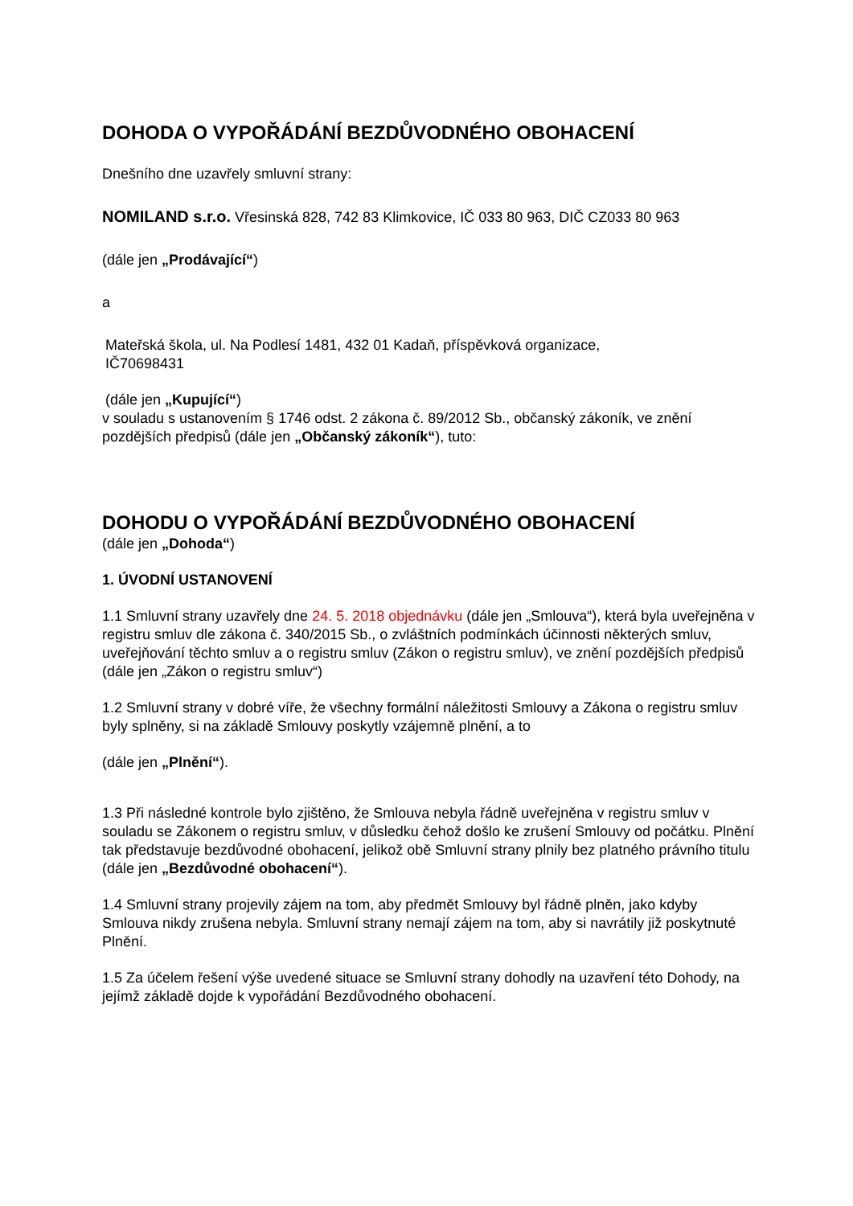DOHODA O VYPOŘÁDÁNÍ BEZDŮVODNÉHO OBOHACENÍ
Dnešního dne uzavřely smluvní strany:
NOMILAND s.r.o. Vřesinská 828, 742 83 Klimkovice, IČ 033 80 963, DIČ CZ033 80 963
(dále jen „Prodávající“)
a
Mateřská škola, ul. Na Podlesí 1481, 432 01 Kadaň, příspěvková organizace,
IČ70698431
(dále jen „Kupující“)
v souladu s ustanovením § 1746 odst. 2 zákona č. 89/2012 Sb., občanský zákoník, ve znění pozdějších předpisů (dále jen „Občanský zákoník“), tuto:
DOHODU O VYPOŘÁDÁNÍ BEZDŮVODNÉHO OBOHACENÍ
(dále jen „Dohoda“)
1. ÚVODNÍ USTANOVENÍ
1.1 Smluvní strany uzavřely dne 24. 5. 2018 objednávku (dále jen „Smlouva“), která byla uveřejněna v registru smluv dle zákona č. 340/2015 Sb., o zvláštních podmínkách účinnosti některých smluv, uveřejňování těchto smluv a o registru smluv (Zákon o registru smluv), ve znění pozdějších předpisů (dále jen „Zákon o registru smluv“)
1.2 Smluvní strany v dobré víře, že všechny formální náležitosti Smlouvy a Zákona o registru smluv byly splněny, si na základě Smlouvy poskytly vzájemně plnění, a to
(dále jen „Plnění“).
1.3 Při následné kontrole bylo zjištěno, že Smlouva nebyla řádně uveřejněna v registru smluv v souladu se Zákonem o registru smluv, v důsledku čehož došlo ke zrušení Smlouvy od počátku. Plnění tak představuje bezdůvodné obohacení, jelikož obě Smluvní strany plnily bez platného právního titulu (dále jen „Bezdůvodné obohacení“).
1.4 Smluvní strany projevily zájem na tom, aby předmět Smlouvy byl řádně plněn, jako kdyby Smlouva nikdy zrušena nebyla. Smluvní strany nemají zájem na tom, aby si navrátily již poskytnuté Plnění.
1.5 Za účelem řešení výše uvedené situace se Smluvní strany dohodly na uzavření této Dohody, na jejímž základě dojde k vypořádání Bezdůvodného obohacení.